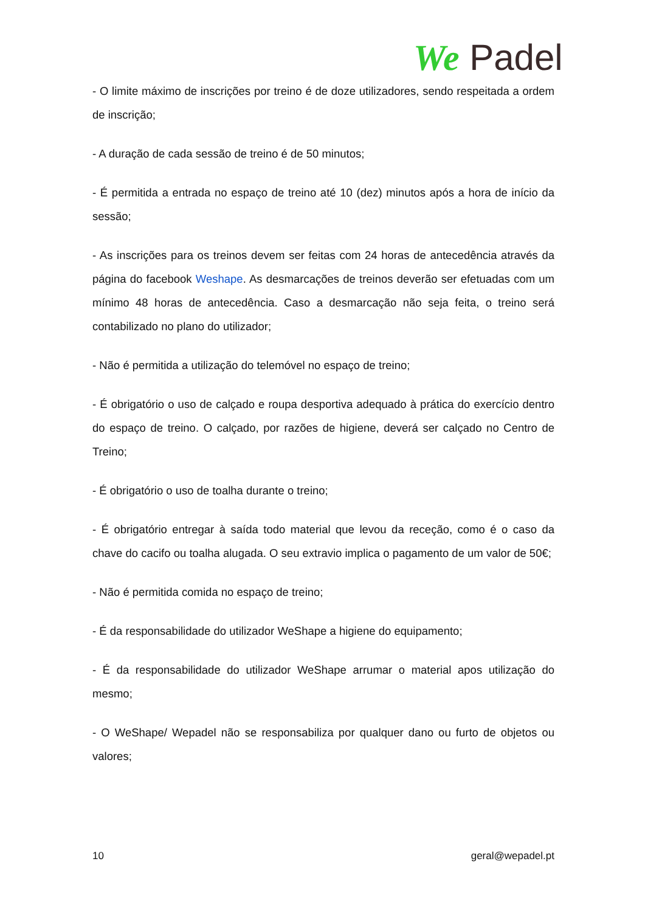We Padel
- O limite máximo de inscrições por treino é de doze utilizadores, sendo respeitada a ordem de inscrição;
- A duração de cada sessão de treino é de 50 minutos;
- É permitida a entrada no espaço de treino até 10 (dez) minutos após a hora de início da sessão;
- As inscrições para os treinos devem ser feitas com 24 horas de antecedência através da página do facebook Weshape. As desmarcações de treinos deverão ser efetuadas com um mínimo 48 horas de antecedência. Caso a desmarcação não seja feita, o treino será contabilizado no plano do utilizador;
- Não é permitida a utilização do telemóvel no espaço de treino;
- É obrigatório o uso de calçado e roupa desportiva adequado à prática do exercício dentro do espaço de treino. O calçado, por razões de higiene, deverá ser calçado no Centro de Treino;
- É obrigatório o uso de toalha durante o treino;
- É obrigatório entregar à saída todo material que levou da receção, como é o caso da chave do cacifo ou toalha alugada. O seu extravio implica o pagamento de um valor de 50€;
- Não é permitida comida no espaço de treino;
- É da responsabilidade do utilizador WeShape a higiene do equipamento;
- É da responsabilidade do utilizador WeShape arrumar o material apos utilização do mesmo;
- O WeShape/ Wepadel não se responsabiliza por qualquer dano ou furto de objetos ou valores;
10 geral@wepadel.pt